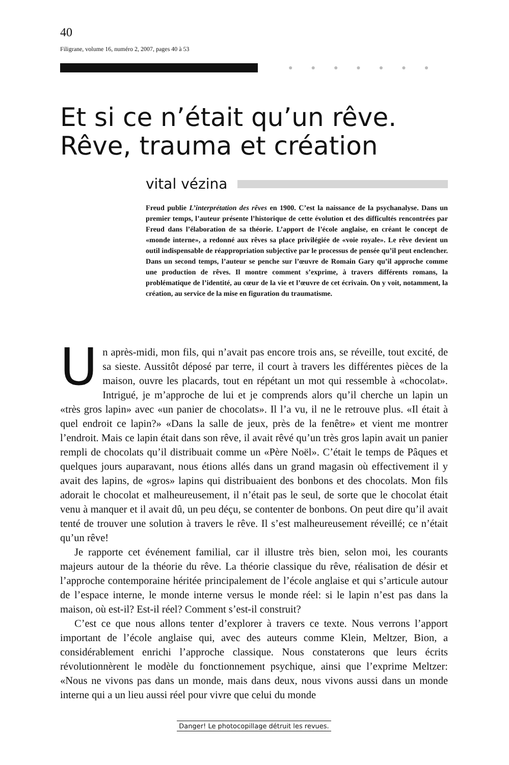40
Filigrane, volume 16, numéro 2, 2007, pages 40 à 53
●●●●●●●
Et si ce n’était qu’un rêve.
Rêve, trauma et création
vital vézina
Freud publie L’interprétation des rêves en 1900. C’est la naissance de la psychanalyse. Dans un premier temps, l’auteur présente l’historique de cette évolution et des difficultés rencontrées par Freud dans l’élaboration de sa théorie. L’apport de l’école anglaise, en créant le concept de «monde interne», a redonné aux rêves sa place privilégiée de «voie royale». Le rêve devient un outil indispensable de réappropriation subjective par le processus de pensée qu’il peut enclencher. Dans un second temps, l’auteur se penche sur l’œuvre de Romain Gary qu’il approche comme une production de rêves. Il montre comment s’exprime, à travers différents romans, la problématique de l’identité, au cœur de la vie et l’œuvre de cet écrivain. On y voit, notamment, la création, au service de la mise en figuration du traumatisme.
Un après-midi, mon fils, qui n’avait pas encore trois ans, se réveille, tout excité, de sa sieste. Aussitôt déposé par terre, il court à travers les différentes pièces de la maison, ouvre les placards, tout en répétant un mot qui ressemble à «chocolat». Intrigué, je m’approche de lui et je comprends alors qu’il cherche un lapin un «très gros lapin» avec «un panier de chocolats». Il l’a vu, il ne le retrouve plus. «Il était à quel endroit ce lapin?» «Dans la salle de jeux, près de la fenêtre» et vient me montrer l’endroit. Mais ce lapin était dans son rêve, il avait rêvé qu’un très gros lapin avait un panier rempli de chocolats qu’il distribuait comme un «Père Noël». C’était le temps de Pâques et quelques jours auparavant, nous étions allés dans un grand magasin où effectivement il y avait des lapins, de «gros» lapins qui distribuaient des bonbons et des chocolats. Mon fils adorait le chocolat et malheureusement, il n’était pas le seul, de sorte que le chocolat était venu à manquer et il avait dû, un peu déçu, se contenter de bonbons. On peut dire qu’il avait tenté de trouver une solution à travers le rêve. Il s’est malheureusement réveillé; ce n’était qu’un rêve!
Je rapporte cet événement familial, car il illustre très bien, selon moi, les courants majeurs autour de la théorie du rêve. La théorie classique du rêve, réalisation de désir et l’approche contemporaine héritée principalement de l’école anglaise et qui s’articule autour de l’espace interne, le monde interne versus le monde réel: si le lapin n’est pas dans la maison, où est-il? Est-il réel? Comment s’est-il construit?
C’est ce que nous allons tenter d’explorer à travers ce texte. Nous verrons l’apport important de l’école anglaise qui, avec des auteurs comme Klein, Meltzer, Bion, a considérablement enrichi l’approche classique. Nous constaterons que leurs écrits révolutionnèrent le modèle du fonctionnement psychique, ainsi que l’exprime Meltzer: «Nous ne vivons pas dans un monde, mais dans deux, nous vivons aussi dans un monde interne qui a un lieu aussi réel pour vivre que celui du monde
Danger! Le photocopillage détruit les revues.